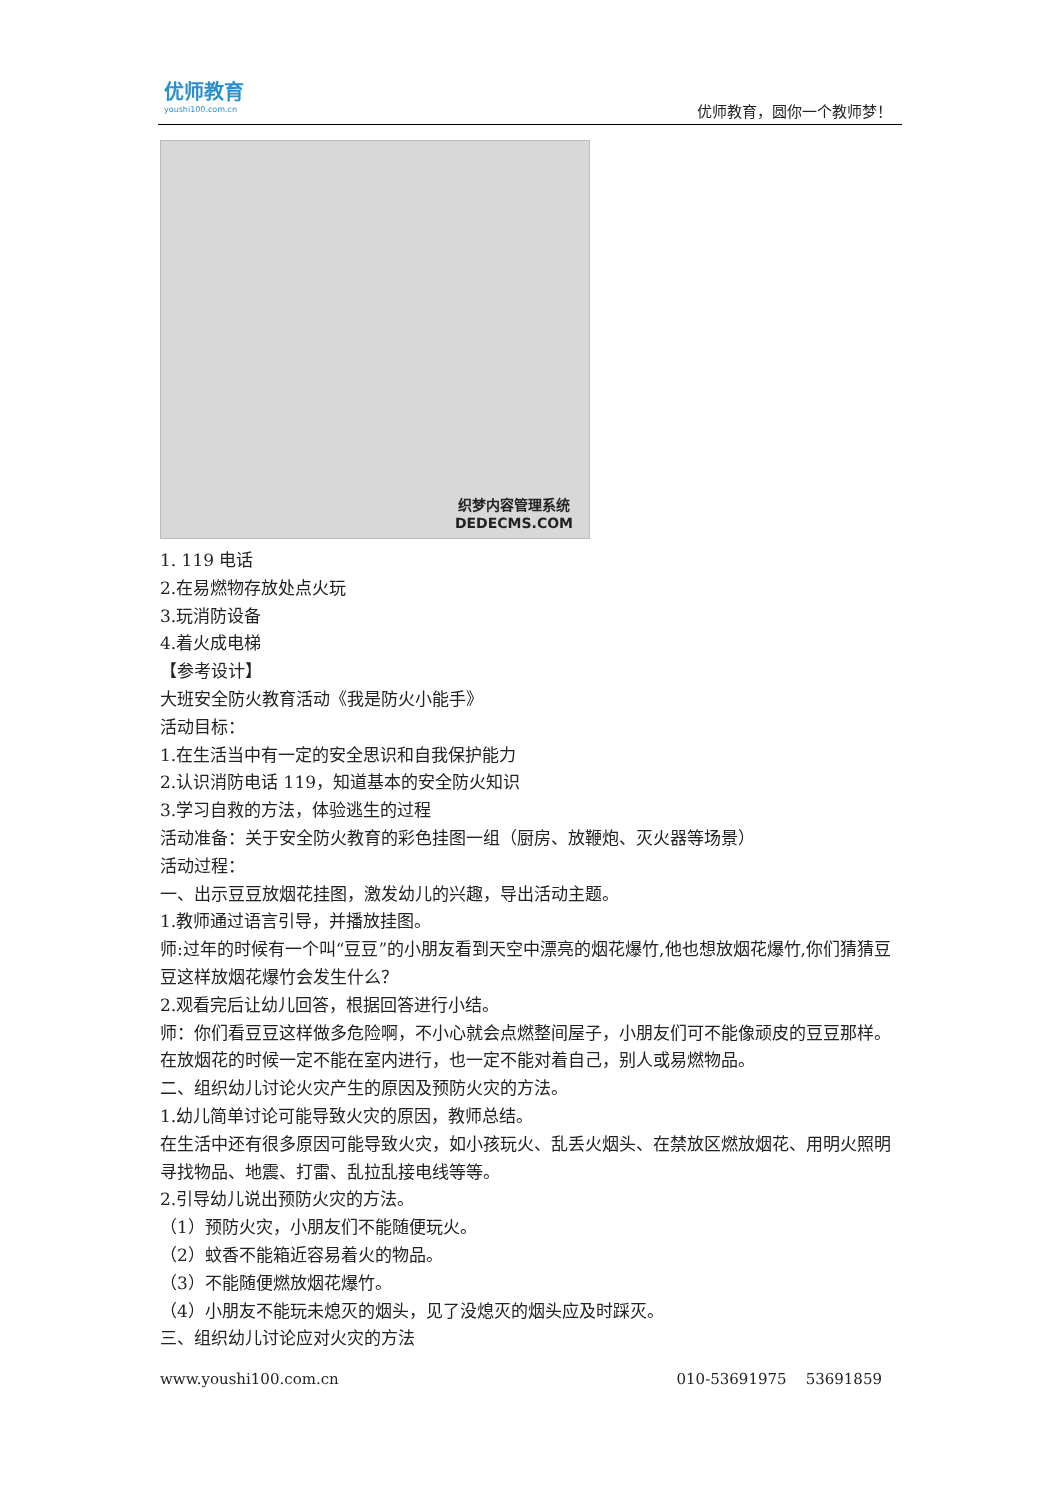优师教育
youshi100.com.cn
优师教育，圆你一个教师梦！
织梦内容管理系统
DEDECMS.COM
1. 119 电话
2.在易燃物存放处点火玩
3.玩消防设备
4.着火成电梯
【参考设计】
大班安全防火教育活动《我是防火小能手》
活动目标：
1.在生活当中有一定的安全思识和自我保护能力
2.认识消防电话 119，知道基本的安全防火知识
3.学习自救的方法，体验逃生的过程
活动准备：关于安全防火教育的彩色挂图一组（厨房、放鞭炮、灭火器等场景）
活动过程：
一、出示豆豆放烟花挂图，激发幼儿的兴趣，导出活动主题。
1.教师通过语言引导，并播放挂图。
师:过年的时候有一个叫“豆豆”的小朋友看到天空中漂亮的烟花爆竹,他也想放烟花爆竹,你们猜猜豆豆这样放烟花爆竹会发生什么？
2.观看完后让幼儿回答，根据回答进行小结。
师：你们看豆豆这样做多危险啊，不小心就会点燃整间屋子，小朋友们可不能像顽皮的豆豆那样。在放烟花的时候一定不能在室内进行，也一定不能对着自己，别人或易燃物品。
二、组织幼儿讨论火灾产生的原因及预防火灾的方法。
1.幼儿简单讨论可能导致火灾的原因，教师总结。
在生活中还有很多原因可能导致火灾，如小孩玩火、乱丢火烟头、在禁放区燃放烟花、用明火照明寻找物品、地震、打雷、乱拉乱接电线等等。
2.引导幼儿说出预防火灾的方法。
（1）预防火灾，小朋友们不能随便玩火。
（2）蚊香不能箱近容易着火的物品。
（3）不能随便燃放烟花爆竹。
（4）小朋友不能玩未熄灭的烟头，见了没熄灭的烟头应及时踩灭。
三、组织幼儿讨论应对火灾的方法
www.youshi100.com.cn 010-53691975 53691859